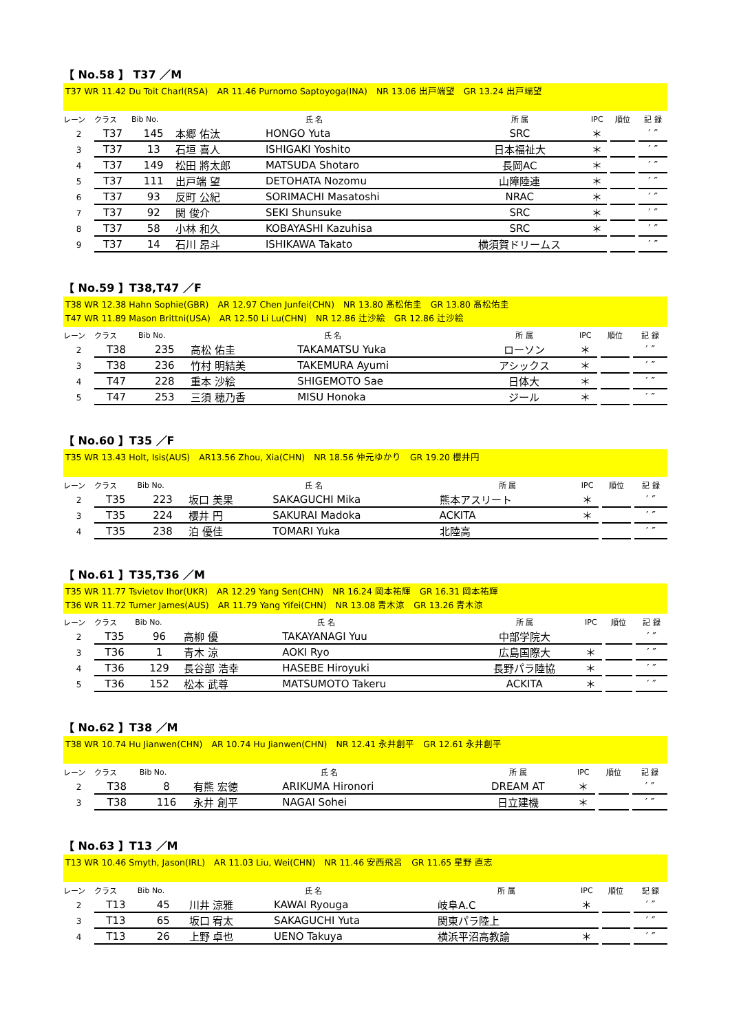【 No.58 】 T37 ／M
T37 WR 11.42 Du Toit Charl(RSA)　AR 11.46 Purnomo Saptoyoga(INA)　NR 13.06 出戸端望　GR 13.24 出戸端望
| レーン | クラス | Bib No. | 氏 名 | | 所 属 | IPC | | 順位 | | 記 録 |
| --- | --- | --- | --- | --- | --- | --- | --- | --- | --- | --- |
| 2 | T37 | 145 | 本郷 佑汰 | HONGO Yuta | SRC | ＊ | | | | ′ ″ |
| 3 | T37 | 13 | 石垣 喜人 | ISHIGAKI Yoshito | 日本福祉大 | ＊ | | | | ′ ″ |
| 4 | T37 | 149 | 松田 將太郎 | MATSUDA Shotaro | 長岡AC | ＊ | | | | ′ ″ |
| 5 | T37 | 111 | 出戸端 望 | DETOHATA Nozomu | 山障陸連 | ＊ | | | | ′ ″ |
| 6 | T37 | 93 | 反町 公紀 | SORIMACHI Masatoshi | NRAC | ＊ | | | | ′ ″ |
| 7 | T37 | 92 | 関 俊介 | SEKI Shunsuke | SRC | ＊ | | | | ′ ″ |
| 8 | T37 | 58 | 小林 和久 | KOBAYASHI Kazuhisa | SRC | ＊ | | | | ′ ″ |
| 9 | T37 | 14 | 石川 昂斗 | ISHIKAWA Takato | 横須賀ドリームス | | | | | ′ ″ |
【 No.59 】T38,T47 ／F
T38 WR 12.38 Hahn Sophie(GBR)　AR 12.97 Chen Junfei(CHN)　NR 13.80 髙松佑圭　GR 13.80 髙松佑圭
T47 WR 11.89 Mason Brittni(USA)　AR 12.50 Li Lu(CHN)　NR 12.86 辻沙絵　GR 12.86 辻沙絵
| レーン | クラス | Bib No. | 氏 名 | | 所 属 | IPC | | 順位 | | 記 録 |
| --- | --- | --- | --- | --- | --- | --- | --- | --- | --- | --- |
| 2 | T38 | 235 | 高松 佑圭 | TAKAMATSU Yuka | ローソン | ＊ | | | | ′ ″ |
| 3 | T38 | 236 | 竹村 明結美 | TAKEMURA Ayumi | アシックス | ＊ | | | | ′ ″ |
| 4 | T47 | 228 | 重本 沙絵 | SHIGEMOTO Sae | 日体大 | ＊ | | | | ′ ″ |
| 5 | T47 | 253 | 三須 穂乃香 | MISU Honoka | ジール | ＊ | | | | ′ ″ |
【 No.60 】T35 ／F
T35 WR 13.43 Holt, Isis(AUS)　AR13.56 Zhou, Xia(CHN)　NR 18.56 仲元ゆかり　GR 19.20 櫻井円
| レーン | クラス | Bib No. | 氏 名 | | 所 属 | IPC | | 順位 | | 記 録 |
| --- | --- | --- | --- | --- | --- | --- | --- | --- | --- | --- |
| 2 | T35 | 223 | 坂口 美果 | SAKAGUCHI Mika | 熊本アスリート | ＊ | | | | ′ ″ |
| 3 | T35 | 224 | 櫻井 円 | SAKURAI Madoka | ACKITA | ＊ | | | | ′ ″ |
| 4 | T35 | 238 | 泊 優佳 | TOMARI Yuka | 北陸高 | | | | | ′ ″ |
【 No.61 】T35,T36 ／M
T35 WR 11.77 Tsvietov Ihor(UKR)　AR 12.29 Yang Sen(CHN)　NR 16.24 岡本祐輝　GR 16.31 岡本祐輝
T36 WR 11.72 Turner James(AUS)　AR 11.79 Yang Yifei(CHN)　NR 13.08 青木涼　GR 13.26 青木涼
| レーン | クラス | Bib No. | 氏 名 | | 所 属 | IPC | | 順位 | | 記 録 |
| --- | --- | --- | --- | --- | --- | --- | --- | --- | --- | --- |
| 2 | T35 | 96 | 高柳 優 | TAKAYANAGI Yuu | 中部学院大 | | | | | ′ ″ |
| 3 | T36 | 1 | 青木 涼 | AOKI Ryo | 広島国際大 | ＊ | | | | ′ ″ |
| 4 | T36 | 129 | 長谷部 浩幸 | HASEBE Hiroyuki | 長野パラ陸協 | ＊ | | | | ′ ″ |
| 5 | T36 | 152 | 松本 武尊 | MATSUMOTO Takeru | ACKITA | ＊ | | | | ′ ″ |
【 No.62 】T38 ／M
T38 WR 10.74 Hu Jianwen(CHN)　AR 10.74 Hu Jianwen(CHN)　NR 12.41 永井創平　GR 12.61 永井創平
| レーン | クラス | Bib No. | 氏 名 | | 所 属 | IPC | | 順位 | | 記 録 |
| --- | --- | --- | --- | --- | --- | --- | --- | --- | --- | --- |
| 2 | T38 | 8 | 有熊 宏徳 | ARIKUMA Hironori | DREAM AT | ＊ | | | | ′ ″ |
| 3 | T38 | 116 | 永井 創平 | NAGAI Sohei | 日立建機 | ＊ | | | | ′ ″ |
【 No.63 】T13 ／M
T13 WR 10.46 Smyth, Jason(IRL)　AR 11.03 Liu, Wei(CHN)　NR 11.46 安西飛呂　GR 11.65 星野 直志
| レーン | クラス | Bib No. | 氏 名 | | 所 属 | IPC | | 順位 | | 記 録 |
| --- | --- | --- | --- | --- | --- | --- | --- | --- | --- | --- |
| 2 | T13 | 45 | 川井 涼雅 | KAWAI Ryouga | 岐阜A.C | ＊ | | | | ′ ″ |
| 3 | T13 | 65 | 坂口 宥太 | SAKAGUCHI Yuta | 関東パラ陸上 | | | | | ′ ″ |
| 4 | T13 | 26 | 上野 卓也 | UENO Takuya | 横浜平沼高教諭 | ＊ | | | | ′ ″ |